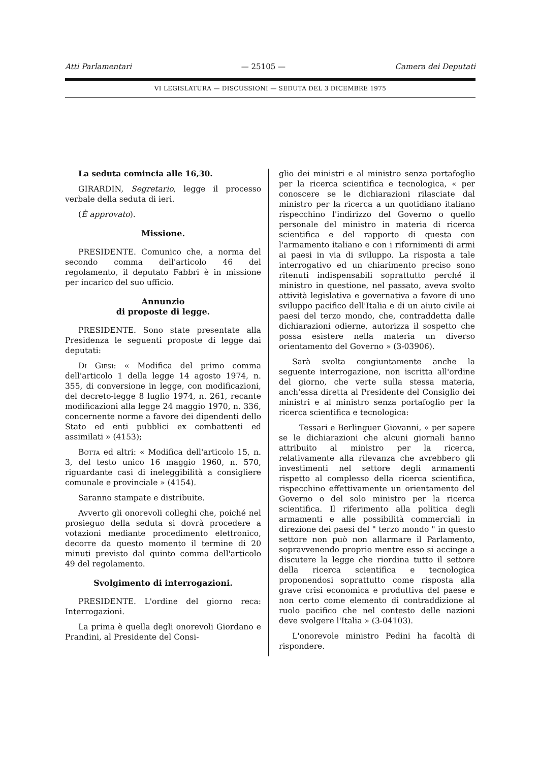Atti Parlamentari — 25105 — Camera dei Deputati
VI LEGISLATURA — DISCUSSIONI — SEDUTA DEL 3 DICEMBRE 1975
La seduta comincia alle 16,30.
GIRARDIN, Segretario, legge il processo verbale della seduta di ieri.
(È approvato).
Missione.
PRESIDENTE. Comunico che, a norma del secondo comma dell'articolo 46 del regolamento, il deputato Fabbri è in missione per incarico del suo ufficio.
Annunzio
di proposte di legge.
PRESIDENTE. Sono state presentate alla Presidenza le seguenti proposte di legge dai deputati:
Di Giesi: « Modifica del primo comma dell'articolo 1 della legge 14 agosto 1974, n. 355, di conversione in legge, con modificazioni, del decreto-legge 8 luglio 1974, n. 261, recante modificazioni alla legge 24 maggio 1970, n. 336, concernente norme a favore dei dipendenti dello Stato ed enti pubblici ex combattenti ed assimilati » (4153);
Botta ed altri: « Modifica dell'articolo 15, n. 3, del testo unico 16 maggio 1960, n. 570, riguardante casi di ineleggibilità a consigliere comunale e provinciale » (4154).
Saranno stampate e distribuite.
Avverto gli onorevoli colleghi che, poiché nel prosieguo della seduta si dovrà procedere a votazioni mediante procedimento elettronico, decorre da questo momento il termine di 20 minuti previsto dal quinto comma dell'articolo 49 del regolamento.
Svolgimento di interrogazioni.
PRESIDENTE. L'ordine del giorno reca: Interrogazioni.
La prima è quella degli onorevoli Giordano e Prandini, al Presidente del Consi-
glio dei ministri e al ministro senza portafoglio per la ricerca scientifica e tecnologica, « per conoscere se le dichiarazioni rilasciate dal ministro per la ricerca a un quotidiano italiano rispecchino l'indirizzo del Governo o quello personale del ministro in materia di ricerca scientifica e del rapporto di questa con l'armamento italiano e con i rifornimenti di armi ai paesi in via di sviluppo. La risposta a tale interrogativo ed un chiarimento preciso sono ritenuti indispensabili soprattutto perché il ministro in questione, nel passato, aveva svolto attività legislativa e governativa a favore di uno sviluppo pacifico dell'Italia e di un aiuto civile ai paesi del terzo mondo, che, contraddetta dalle dichiarazioni odierne, autorizza il sospetto che possa esistere nella materia un diverso orientamento del Governo » (3-03906).
Sarà svolta congiuntamente anche la seguente interrogazione, non iscritta all'ordine del giorno, che verte sulla stessa materia, anch'essa diretta al Presidente del Consiglio dei ministri e al ministro senza portafoglio per la ricerca scientifica e tecnologica:
Tessari e Berlinguer Giovanni, « per sapere se le dichiarazioni che alcuni giornali hanno attribuito al ministro per la ricerca, relativamente alla rilevanza che avrebbero gli investimenti nel settore degli armamenti rispetto al complesso della ricerca scientifica, rispecchino effettivamente un orientamento del Governo o del solo ministro per la ricerca scientifica. Il riferimento alla politica degli armamenti e alle possibilità commerciali in direzione dei paesi del " terzo mondo " in questo settore non può non allarmare il Parlamento, sopravvenendo proprio mentre esso si accinge a discutere la legge che riordina tutto il settore della ricerca scientifica e tecnologica proponendosi soprattutto come risposta alla grave crisi economica e produttiva del paese e non certo come elemento di contraddizione al ruolo pacifico che nel contesto delle nazioni deve svolgere l'Italia » (3-04103).
L'onorevole ministro Pedini ha facoltà di rispondere.